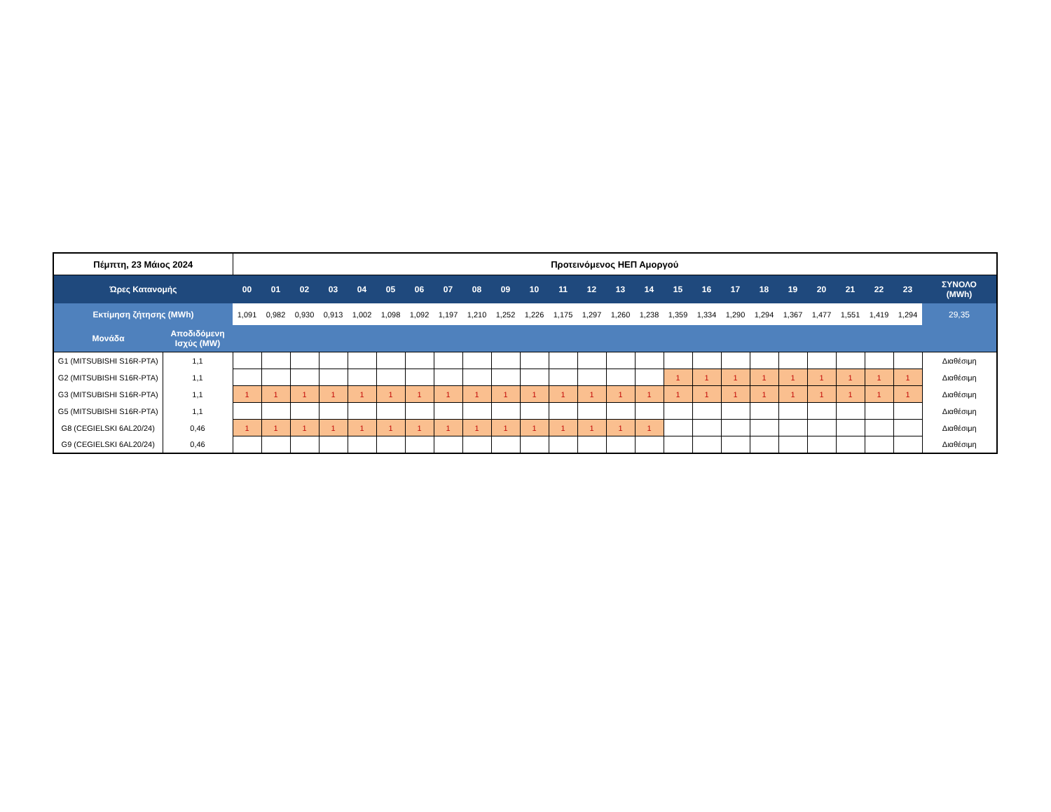| Πέμπτη, 23 Μάιος 2024 | | Προτεινόμενος ΗΕΠ Αμοργού | | | | | | | | | | | | | | | | | | | | | | | | |
| Ώρες Κατανομής | | 00 | 01 | 02 | 03 | 04 | 05 | 06 | 07 | 08 | 09 | 10 | 11 | 12 | 13 | 14 | 15 | 16 | 17 | 18 | 19 | 20 | 21 | 22 | 23 | ΣΥΝΟΛΟ (MWh) |
| Εκτίμηση ζήτησης (MWh) | | 1,091 | 0,982 | 0,930 | 0,913 | 1,002 | 1,098 | 1,092 | 1,197 | 1,210 | 1,252 | 1,226 | 1,175 | 1,297 | 1,260 | 1,238 | 1,359 | 1,334 | 1,290 | 1,294 | 1,367 | 1,477 | 1,551 | 1,419 | 1,294 | 29,35 |
| Μονάδα | Αποδιδόμενη Ισχύς (MW) | | | | | | | | | | | | | | | | | | | | | | | | | |
| G1 (MITSUBISHI S16R-PTA) | 1,1 | | | | | | | | | | | | | | | | | | | | | | | | | Διαθέσιμη |
| G2 (MITSUBISHI S16R-PTA) | 1,1 | | | | | | | | | | | | | | | | 1 | 1 | 1 | 1 | 1 | 1 | 1 | 1 | 1 | Διαθέσιμη |
| G3 (MITSUBISHI S16R-PTA) | 1,1 | 1 | 1 | 1 | 1 | 1 | 1 | 1 | 1 | 1 | 1 | 1 | 1 | 1 | 1 | 1 | 1 | 1 | 1 | 1 | 1 | 1 | 1 | 1 | 1 | Διαθέσιμη |
| G5 (MITSUBISHI S16R-PTA) | 1,1 | | | | | | | | | | | | | | | | | | | | | | | | | Διαθέσιμη |
| G8 (CEGIELSKI 6AL20/24) | 0,46 | 1 | 1 | 1 | 1 | 1 | 1 | 1 | 1 | 1 | 1 | 1 | 1 | 1 | 1 | 1 | | | | | | | | | | Διαθέσιμη |
| G9 (CEGIELSKI 6AL20/24) | 0,46 | | | | | | | | | | | | | | | | | | | | | | | | | Διαθέσιμη |